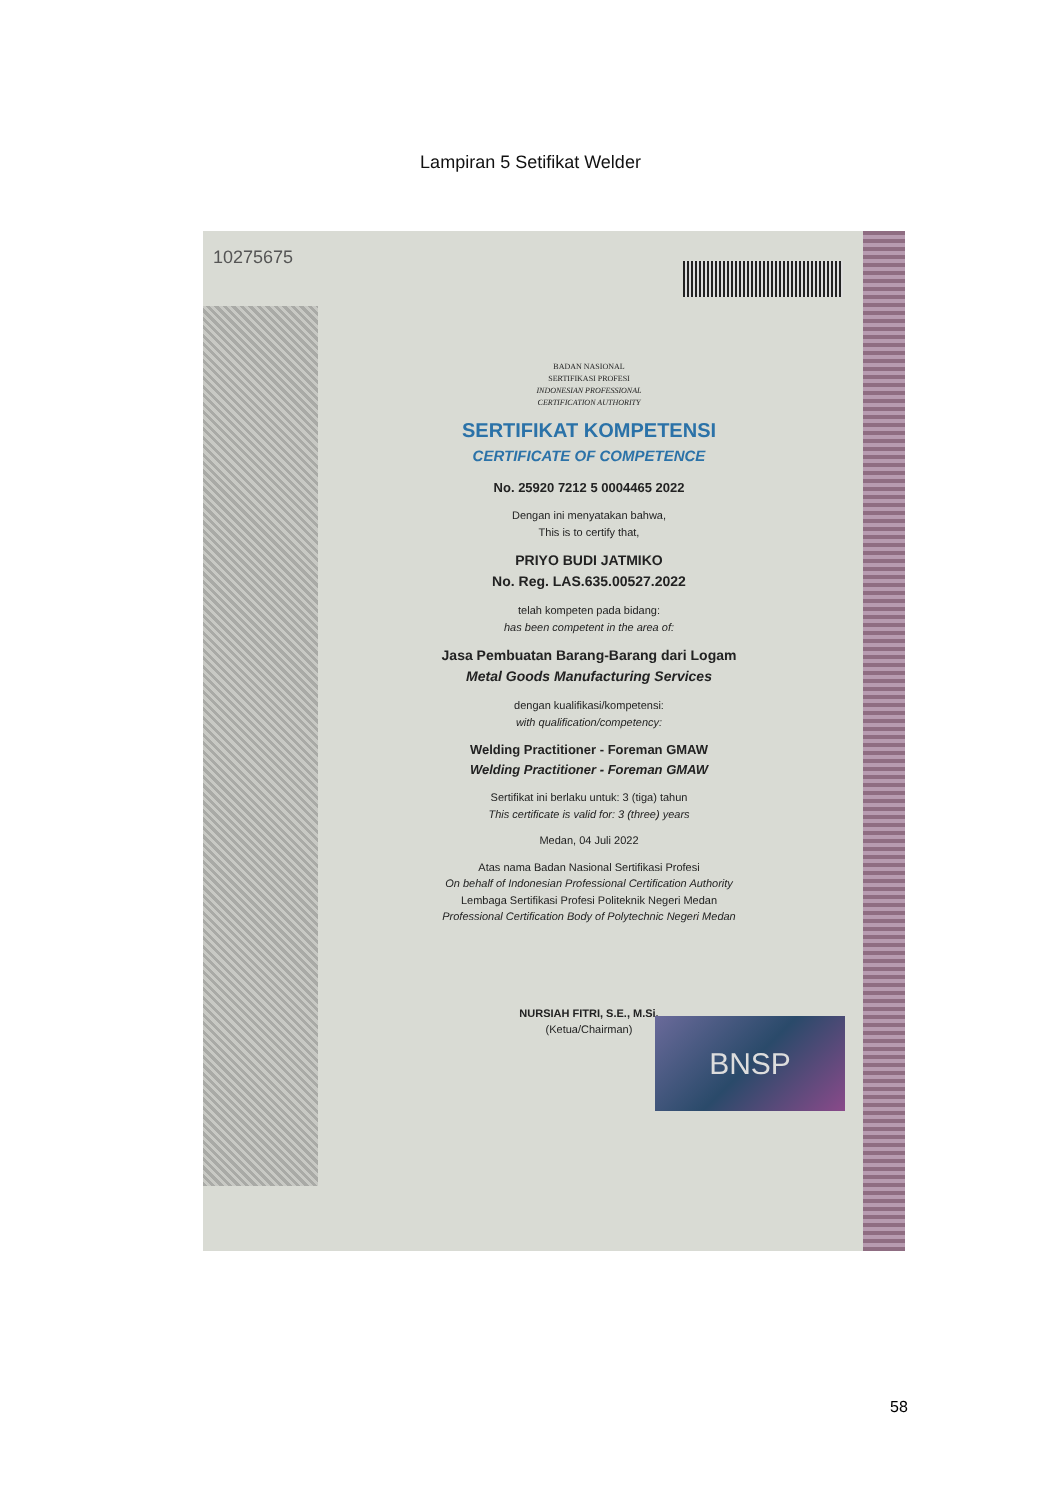Lampiran 5 Setifikat Welder
10275675
BADAN NASIONAL
SERTIFIKASI PROFESI
INDONESIAN PROFESSIONAL
CERTIFICATION AUTHORITY
SERTIFIKAT KOMPETENSI
CERTIFICATE OF COMPETENCE
No. 25920 7212 5 0004465 2022
Dengan ini menyatakan bahwa,
This is to certify that,
PRIYO BUDI JATMIKO
No. Reg. LAS.635.00527.2022
telah kompeten pada bidang:
has been competent in the area of:
Jasa Pembuatan Barang-Barang dari Logam
Metal Goods Manufacturing Services
dengan kualifikasi/kompetensi:
with qualification/competency:
Welding Practitioner - Foreman GMAW
Welding Practitioner - Foreman GMAW
Sertifikat ini berlaku untuk: 3 (tiga) tahun
This certificate is valid for: 3 (three) years
Medan, 04 Juli 2022
Atas nama Badan Nasional Sertifikasi Profesi
On behalf of Indonesian Professional Certification Authority
Lembaga Sertifikasi Profesi Politeknik Negeri Medan
Professional Certification Body of Polytechnic Negeri Medan
NURSIAH FITRI, S.E., M.Si.
(Ketua/Chairman)
BNSP
58